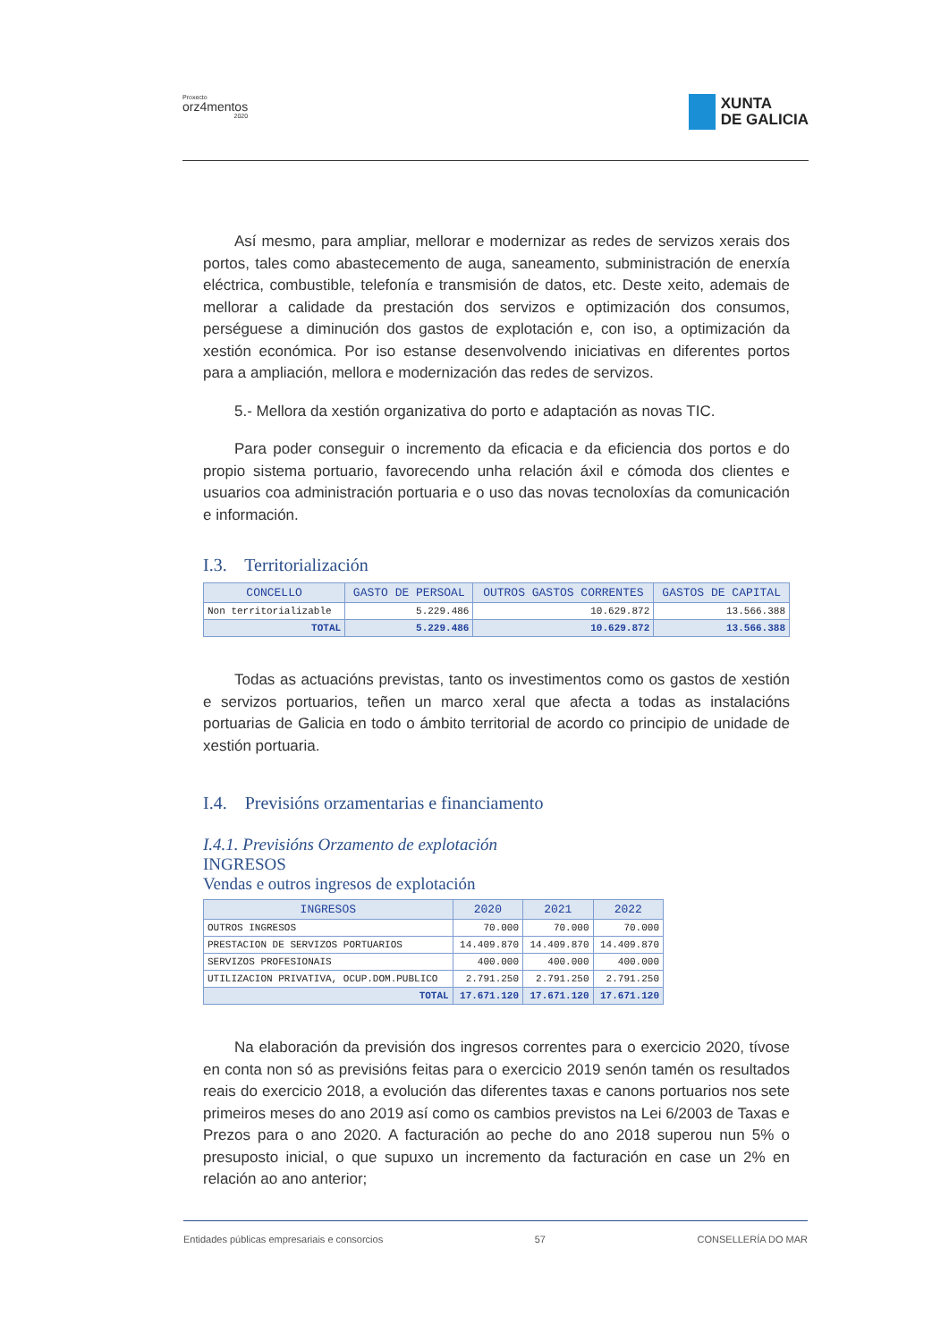Proxecto
orz4mentos
2020
XUNTA
DE GALICIA
Así mesmo, para ampliar, mellorar e modernizar as redes de servizos xerais dos portos, tales como abastecemento de auga, saneamento, subministración de enerxía eléctrica, combustible, telefonía e transmisión de datos, etc. Deste xeito, ademais de mellorar a calidade da prestación dos servizos e optimización dos consumos, perséguese a diminución dos gastos de explotación e, con iso, a optimización da xestión económica. Por iso estanse desenvolvendo iniciativas en diferentes portos para a ampliación, mellora e modernización das redes de servizos.
5.- Mellora da xestión organizativa do porto e adaptación as novas TIC.
Para poder conseguir o incremento da eficacia e da eficiencia dos portos e do propio sistema portuario, favorecendo unha relación áxil e cómoda dos clientes e usuarios coa administración portuaria e o uso das novas tecnoloxías da comunicación e información.
I.3. Territorialización
| CONCELLO | GASTO DE PERSOAL | OUTROS GASTOS CORRENTES | GASTOS DE CAPITAL |
| --- | --- | --- | --- |
| Non territorializable | 5.229.486 | 10.629.872 | 13.566.388 |
| TOTAL | 5.229.486 | 10.629.872 | 13.566.388 |
Todas as actuacións previstas, tanto os investimentos como os gastos de xestión e servizos portuarios, teñen un marco xeral que afecta a todas as instalacións portuarias de Galicia en todo o ámbito territorial de acordo co principio de unidade de xestión portuaria.
I.4. Previsións orzamentarias e financiamento
I.4.1. Previsións Orzamento de explotación
INGRESOS
Vendas e outros ingresos de explotación
| INGRESOS | 2020 | 2021 | 2022 |
| --- | --- | --- | --- |
| OUTROS INGRESOS | 70.000 | 70.000 | 70.000 |
| PRESTACION DE SERVIZOS PORTUARIOS | 14.409.870 | 14.409.870 | 14.409.870 |
| SERVIZOS PROFESIONAIS | 400.000 | 400.000 | 400.000 |
| UTILIZACION PRIVATIVA, OCUP.DOM.PUBLICO | 2.791.250 | 2.791.250 | 2.791.250 |
| TOTAL | 17.671.120 | 17.671.120 | 17.671.120 |
Na elaboración da previsión dos ingresos correntes para o exercicio 2020, tívose en conta non só as previsións feitas para o exercicio 2019 senón tamén os resultados reais do exercicio 2018, a evolución das diferentes taxas e canons portuarios nos sete primeiros meses do ano 2019 así como os cambios previstos na Lei 6/2003 de Taxas e Prezos para o ano 2020. A facturación ao peche do ano 2018 superou nun 5% o presuposto inicial, o que supuxo un incremento da facturación en case un 2% en relación ao ano anterior;
Entidades públicas empresariais e consorcios 57 CONSELLERÍA DO MAR